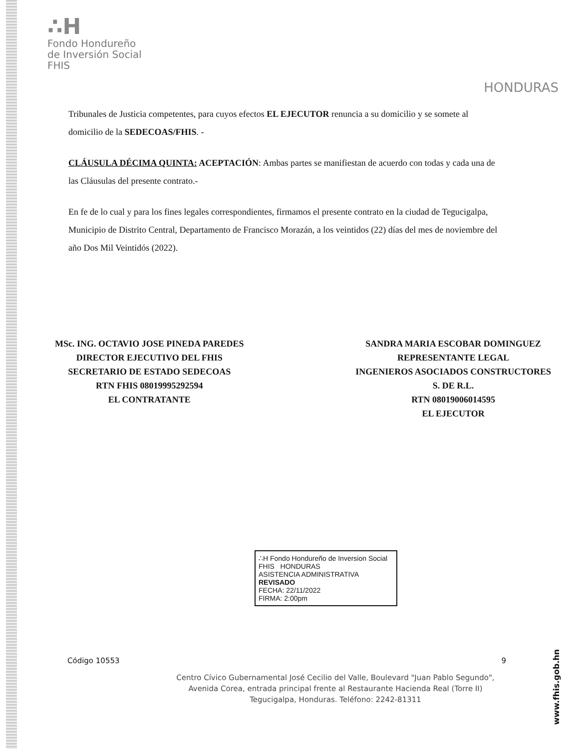∴H
Fondo Hondureño
de Inversión Social
FHIS
HONDURAS
Tribunales de Justicia competentes, para cuyos efectos EL EJECUTOR renuncia a su domicilio y se somete al domicilio de la SEDECOAS/FHIS. -
CLÁUSULA DÉCIMA QUINTA: ACEPTACIÓN: Ambas partes se manifiestan de acuerdo con todas y cada una de las Cláusulas del presente contrato.-
En fe de lo cual y para los fines legales correspondientes, firmamos el presente contrato en la ciudad de Tegucigalpa, Municipio de Distrito Central, Departamento de Francisco Morazán, a los veintidos (22) días del mes de noviembre del año Dos Mil Veintidós (2022).
MSc. ING. OCTAVIO JOSE PINEDA PAREDES
DIRECTOR EJECUTIVO DEL FHIS
SECRETARIO DE ESTADO SEDECOAS
RTN FHIS 08019995292594
EL CONTRATANTE
SANDRA MARIA ESCOBAR DOMINGUEZ
REPRESENTANTE LEGAL
INGENIEROS ASOCIADOS CONSTRUCTORES
S. DE R.L.
RTN 08019006014595
EL EJECUTOR
∴H Fondo Hondureño de Inversion Social FHIS HONDURAS
ASISTENCIA ADMINISTRATIVA
REVISADO
FECHA: 22/11/2022
FIRMA: 2:00pm
Código 10553 9
Centro Cívico Gubernamental José Cecilio del Valle, Boulevard "Juan Pablo Segundo",
Avenida Corea, entrada principal frente al Restaurante Hacienda Real (Torre II)
Tegucigalpa, Honduras. Teléfono: 2242-81311
www.fhis.gob.hn